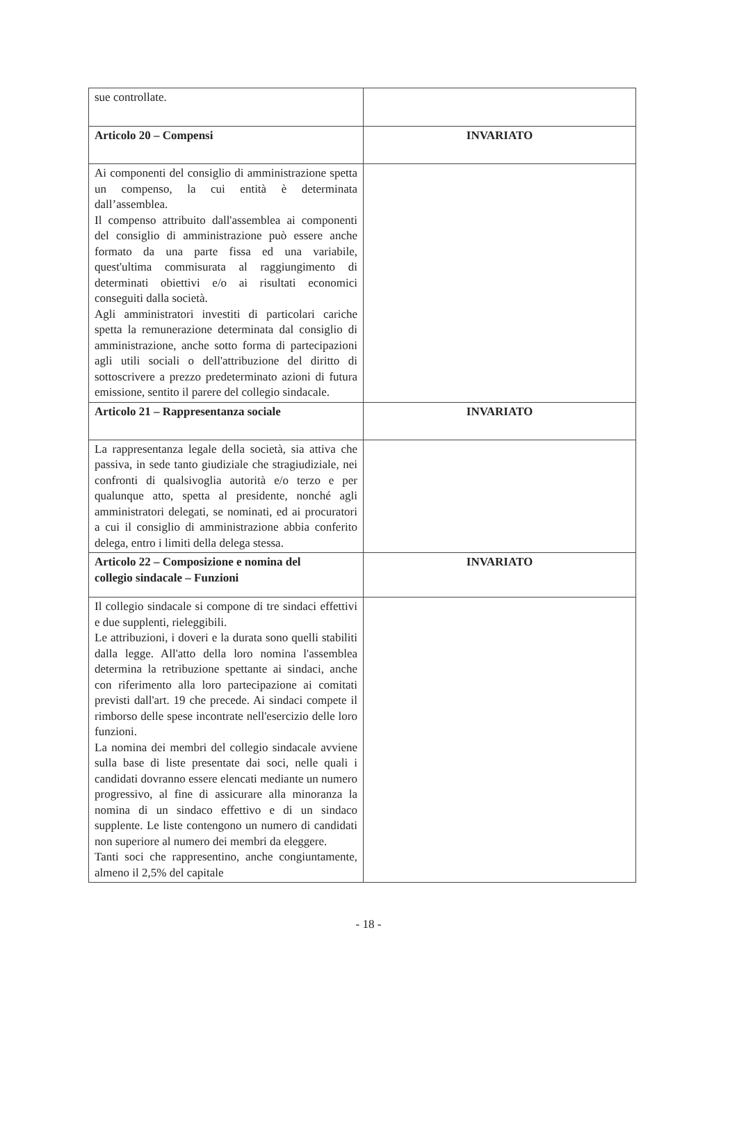| sue controllate. | |
| Articolo 20 – Compensi | INVARIATO |
| Ai componenti del consiglio di amministrazione spetta un compenso, la cui entità è determinata dall’assemblea. Il compenso attribuito dall'assemblea ai componenti del consiglio di amministrazione può essere anche formato da una parte fissa ed una variabile, quest'ultima commisurata al raggiungimento di determinati obiettivi e/o ai risultati economici conseguiti dalla società. Agli amministratori investiti di particolari cariche spetta la remunerazione determinata dal consiglio di amministrazione, anche sotto forma di partecipazioni agli utili sociali o dell'attribuzione del diritto di sottoscrivere a prezzo predeterminato azioni di futura emissione, sentito il parere del collegio sindacale. | |
| Articolo 21 – Rappresentanza sociale | INVARIATO |
| La rappresentanza legale della società, sia attiva che passiva, in sede tanto giudiziale che stragiudiziale, nei confronti di qualsivoglia autorità e/o terzo e per qualunque atto, spetta al presidente, nonché agli amministratori delegati, se nominati, ed ai procuratori a cui il consiglio di amministrazione abbia conferito delega, entro i limiti della delega stessa. | |
| Articolo 22 – Composizione e nomina del collegio sindacale – Funzioni | INVARIATO |
| Il collegio sindacale si compone di tre sindaci effettivi e due supplenti, rieleggibili. Le attribuzioni, i doveri e la durata sono quelli stabiliti dalla legge. All'atto della loro nomina l'assemblea determina la retribuzione spettante ai sindaci, anche con riferimento alla loro partecipazione ai comitati previsti dall'art. 19 che precede. Ai sindaci compete il rimborso delle spese incontrate nell'esercizio delle loro funzioni. La nomina dei membri del collegio sindacale avviene sulla base di liste presentate dai soci, nelle quali i candidati dovranno essere elencati mediante un numero progressivo, al fine di assicurare alla minoranza la nomina di un sindaco effettivo e di un sindaco supplente. Le liste contengono un numero di candidati non superiore al numero dei membri da eleggere. Tanti soci che rappresentino, anche congiuntamente, almeno il 2,5% del capitale | |
- 18 -